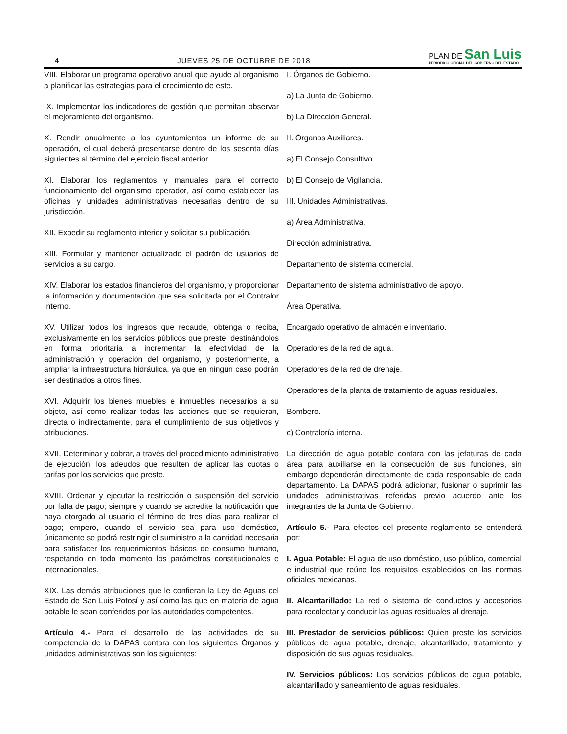4 JUEVES 25 DE OCTUBRE DE 2018
PLAN DE San Luis
PERIODICO OFICIAL DEL GOBIERNO DEL ESTADO
VIII. Elaborar un programa operativo anual que ayude al organismo a planificar las estrategias para el crecimiento de este.
IX. Implementar los indicadores de gestión que permitan observar el mejoramiento del organismo.
X. Rendir anualmente a los ayuntamientos un informe de su operación, el cual deberá presentarse dentro de los sesenta días siguientes al término del ejercicio fiscal anterior.
XI. Elaborar los reglamentos y manuales para el correcto funcionamiento del organismo operador, así como establecer las oficinas y unidades administrativas necesarias dentro de su jurisdicción.
XII. Expedir su reglamento interior y solicitar su publicación.
XIII. Formular y mantener actualizado el padrón de usuarios de servicios a su cargo.
XIV. Elaborar los estados financieros del organismo, y proporcionar la información y documentación que sea solicitada por el Contralor Interno.
XV. Utilizar todos los ingresos que recaude, obtenga o reciba, exclusivamente en los servicios públicos que preste, destinándolos en forma prioritaria a incrementar la efectividad de la administración y operación del organismo, y posteriormente, a ampliar la infraestructura hidráulica, ya que en ningún caso podrán ser destinados a otros fines.
XVI. Adquirir los bienes muebles e inmuebles necesarios a su objeto, así como realizar todas las acciones que se requieran, directa o indirectamente, para el cumplimiento de sus objetivos y atribuciones.
XVII. Determinar y cobrar, a través del procedimiento administrativo de ejecución, los adeudos que resulten de aplicar las cuotas o tarifas por los servicios que preste.
XVIII. Ordenar y ejecutar la restricción o suspensión del servicio por falta de pago; siempre y cuando se acredite la notificación que haya otorgado al usuario el término de tres días para realizar el pago; empero, cuando el servicio sea para uso doméstico, únicamente se podrá restringir el suministro a la cantidad necesaria para satisfacer los requerimientos básicos de consumo humano, respetando en todo momento los parámetros constitucionales e internacionales.
XIX. Las demás atribuciones que le confieran la Ley de Aguas del Estado de San Luis Potosí y así como las que en materia de agua potable le sean conferidos por las autoridades competentes.
Artículo 4.- Para el desarrollo de las actividades de su competencia de la DAPAS contara con los siguientes Órganos y unidades administrativas son los siguientes:
I. Órganos de Gobierno.
a) La Junta de Gobierno.
b) La Dirección General.
II. Órganos Auxiliares.
a) El Consejo Consultivo.
b) El Consejo de Vigilancia.
III. Unidades Administrativas.
a) Área Administrativa.
Dirección administrativa.
Departamento de sistema comercial.
Departamento de sistema administrativo de apoyo.
Área Operativa.
Encargado operativo de almacén e inventario.
Operadores de la red de agua.
Operadores de la red de drenaje.
Operadores de la planta de tratamiento de aguas residuales.
Bombero.
c) Contraloría interna.
La dirección de agua potable contara con las jefaturas de cada área para auxiliarse en la consecución de sus funciones, sin embargo dependerán directamente de cada responsable de cada departamento. La DAPAS podrá adicionar, fusionar o suprimir las unidades administrativas referidas previo acuerdo ante los integrantes de la Junta de Gobierno.
Artículo 5.- Para efectos del presente reglamento se entenderá por:
I. Agua Potable: El agua de uso doméstico, uso público, comercial e industrial que reúne los requisitos establecidos en las normas oficiales mexicanas.
II. Alcantarillado: La red o sistema de conductos y accesorios para recolectar y conducir las aguas residuales al drenaje.
III. Prestador de servicios públicos: Quien preste los servicios públicos de agua potable, drenaje, alcantarillado, tratamiento y disposición de sus aguas residuales.
IV. Servicios públicos: Los servicios públicos de agua potable, alcantarillado y saneamiento de aguas residuales.